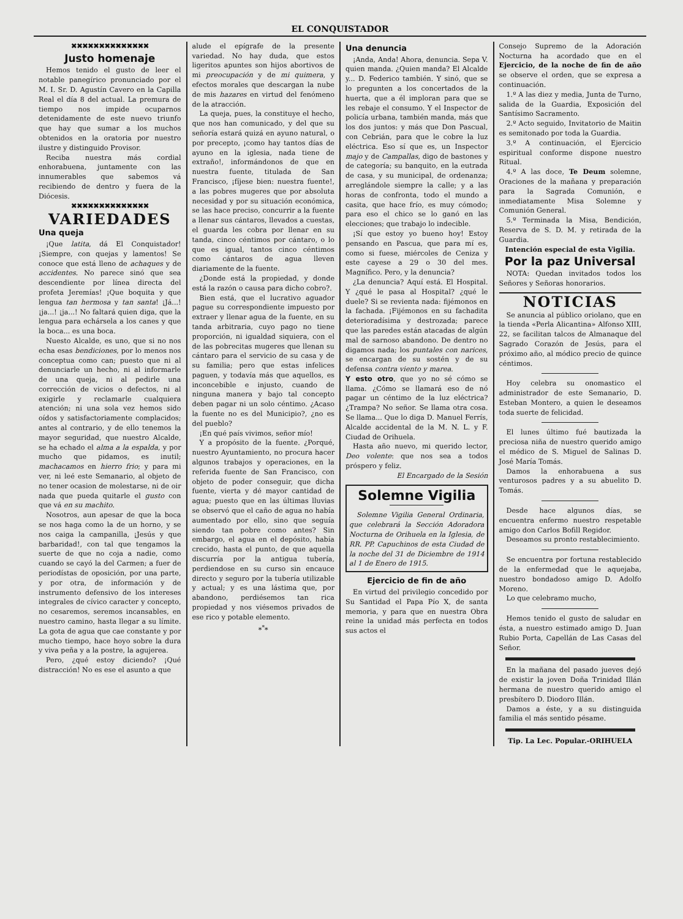EL CONQUISTADOR
✖✖✖✖✖✖✖✖✖✖✖✖✖✖
Justo homenaje
Hemos tenido el gusto de leer el notable panegírico pronunciado por el M. I. Sr. D. Agustín Cavero en la Capilla Real el día 8 del actual. La premura de tiempo nos impide ocuparnos detenidamente de este nuevo triunfo que hay que sumar a los muchos obtenidos en la oratoria por nuestro ilustre y distinguido Provisor.
Reciba nuestra más cordial enhorabuena, juntamente con las innumerables que sabemos vá recibiendo de dentro y fuera de la Diócesis.
✖✖✖✖✖✖✖✖✖✖✖✖✖✖
VARIEDADES
Una queja
¡Que latita, dá El Conquistador! ¡Siempre, con quejas y lamentos! Se conoce que está lleno de achaques y de accidentes. No parece sinó que sea descendiente por línea directa del profeta Jeremías! ¡Que boquita y que lengua tan hermosa y tan santa! ¡Já...! ¡ja...! ¡ja...! No faltará quien diga, que la lengua para echársela a los canes y que la boca... es una boca.
Nuesto Alcalde, es uno, que si no nos echa esas bendiciones, por lo menos nos conceptua como can; puesto que ni al denunciarle un hecho, ni al informarle de una queja, ni al pedirle una corrección de vicios o defectos, ni al exigirle y reclamarle cualquiera atención; ni una sola vez hemos sido oídos y satisfactoriamente complacidos; antes al contrario, y de ello tenemos la mayor seguridad, que nuestro Alcalde, se ha echado el alma a la espalda, y por mucho que pidamos, es inutil; machacamos en hierro frio; y para mi ver, ni leé este Semanario, al objeto de no tener ocasion de molestarse, ni de oir nada que pueda quitarle el gusto con que vá en su machito.
Nosotros, aun apesar de que la boca se nos haga como la de un horno, y se nos caiga la campanilla, ¡Jesús y que barbaridad!, con tal que tengamos la suerte de que no coja a nadie, como cuando se cayó la del Carmen; a fuer de periodístas de oposición, por una parte, y por otra, de información y de instrumento defensivo de los intereses integrales de cívico caracter y concepto, no cesaremos, seremos incansables, en nuestro camino, hasta llegar a su límite. La gota de agua que cae constante y por mucho tiempo, hace hoyo sobre la dura y viva peña y a la postre, la agujerea.
Pero, ¿qué estoy diciendo? ¡Qué distracción! No es ese el asunto a que
alude el epígrafe de la presente variedad. No hay duda, que estos ligeritos apuntes son hijos abortivos de mi preocupación y de mi quimera, y efectos morales que descargan la nube de mis hazares en virtud del fenómeno de la atracción.
La queja, pues, la constituye el hecho, que nos han comunicado, y del que su señoría estará quizá en ayuno natural, o por precepto, ¡como hay tantos días de ayuno en la iglesia, nada tiene de extraño!, informándonos de que en nuestra fuente, titulada de San Francisco, ¡fíjese bien: nuestra fuente!, a las pobres mugeres que por absoluta necesidad y por su situación económica, se las hace preciso, concurrir a la fuente a llenar sus cántaros, llevados a cuestas, el guarda les cobra por llenar en su tanda, cinco céntimos por cántaro, o lo que es igual, tantos cinco céntimos como cántaros de agua lleven diariamente de la fuente.
¿Donde está la propiedad, y donde está la razón o causa para dicho cobro?.
Bien está, que el lucrativo aguador pague su correspondiente impuesto por extraer y llenar agua de la fuente, en su tanda arbitraria, cuyo pago no tiene proporción, ni igualdad siquiera, con el de las pobrecitas mugeres que llenan su cántaro para el servicio de su casa y de su familia; pero que estas infelices paguen, y todavía más que aquellos, es inconcebible e injusto, cuando de ninguna manera y bajo tal concepto deben pagar ni un solo céntimo. ¿Acaso la fuente no es del Municipio?, ¿no es del pueblo?
¡En qué país vivimos, señor mío!
Y a propósito de la fuente. ¿Porqué, nuestro Ayuntamiento, no procura hacer algunos trabajos y operaciones, en la referida fuente de San Francisco, con objeto de poder conseguir, que dicha fuente, vierta y dé mayor cantidad de agua; puesto que en las últimas lluvias se observó que el caño de agua no había aumentado por ello, sino que seguía siendo tan pobre como antes? Sin embargo, el agua en el depósito, había crecido, hasta el punto, de que aquella discurría por la antigua tubería, perdiendose en su curso sin encauce directo y seguro por la tubería utilizable y actual; y es una lástima que, por abandono, perdiésemos tan rica propiedad y nos viésemos privados de ese rico y potable elemento.
*<sup>*</sup>*
Una denuncia
¡Anda, Anda! Ahora, denuncia. Sepa V. quien manda. ¿Quien manda? El Alcalde y... D. Federico también. Y sinó, que se lo pregunten a los concertados de la huerta, que a él imploran para que se les rebaje el consumo. Y el Inspector de policía urbana, también manda, más que los dos juntos: y más que Don Pascual, con Cebrián, para que le cobre la luz eléctrica. Eso sí que es, un Inspector majo y de Campallas, digo de bastones y de categoría; su banquito, en la eutrada de casa, y su municipal, de ordenanza; arreglándole siempre la calle; y a las horas de confronta, todo el mundo a casita, que hace frío, es muy cómodo; para eso el chico se lo ganó en las elecciones; que trabajo lo indecible.
¡Sí que estoy yo bueno hoy! Estoy pensando en Pascua, que para mí es, como si fuese, miércoles de Ceniza y este cayese a 29 o 30 del mes. Magnífico. Pero, y la denuncia?
¿La denuncia? Aquí está. El Hospital. Y ¿qué le pasa al Hospital? ¿qué le duele? Si se revienta nada: fijémonos en la fachada. ¡Fijémonos en su fachadita deterioradísima y destrozada; parece que las paredes están atacadas de algún mal de sarnoso abandono. De dentro no digamos nada; los puntales con narices, se encargan de su sostén y de su defensa contra viento y marea.
Y esto otro, que yo no sé cómo se llama. ¿Cómo se llamará eso de nó pagar un céntimo de la luz eléctrica? ¿Trampa? No señor. Se llama otra cosa. Se llama... Que lo diga D. Manuel Ferrís, Alcalde accidental de la M. N. L. y F. Ciudad de Orihuela.
Hasta año nuevo, mi querido lector, Deo volente: que nos sea a todos próspero y feliz.
El Encargado de la Sesión
Solemne Vigilia
Solemne Vigilia General Ordinaria, que celebrará la Sección Adoradora Nocturna de Orihuela en la Iglesia, de RR. PP. Capuchinos de esta Ciudad de la noche del 31 de Diciembre de 1914 al 1 de Enero de 1915.
Ejercicio de fin de año
En virtud del privilegio concedido por Su Santidad el Papa Pío X, de santa memoria, y para que en nuestra Obra reine la unidad más perfecta en todos sus actos el
Consejo Supremo de la Adoración Nocturna ha acordado que en el Ejercicio, de la noche de fin de año se observe el orden, que se expresa a continuación.
1.º A las diez y media, Junta de Turno, salida de la Guardia, Exposición del Santísimo Sacramento.
2.º Acto seguido, Invitatorio de Maitin es semitonado por toda la Guardia.
3.º A continuación, el Ejercicio espiritual conforme dispone nuestro Ritual.
4.º A las doce, Te Deum solemne, Oraciones de la mañana y preparación para la Sagrada Comunión, e inmediatamente Misa Solemne y Comunión General.
5.º Terminada la Misa, Bendición, Reserva de S. D. M. y retirada de la Guardia.
Intención especial de esta Vigilia.
Por la paz Universal
NOTA: Quedan invitados todos los Señores y Señoras honorarios.
NOTICIAS
Se anuncia al público oriolano, que en la tienda «Perla Alicantina» Alfonso XIII, 22, se facilitan talcos de Almanaque del Sagrado Corazón de Jesús, para el próximo año, al módico precio de quince céntimos.
Hoy celebra su onomastico el administrador de este Semanario, D. Esteban Montero, a quien le deseamos toda suerte de felicidad.
El lunes último fué bautizada la preciosa niña de nuestro querido amigo el médico de S. Miguel de Salinas D. José María Tomás.
Damos la enhorabuena a sus venturosos padres y a su abuelito D. Tomás.
Desde hace algunos días, se encuentra enfermo nuestro respetable amigo don Carlos Bofill Regidor.
Deseamos su pronto restablecimiento.
Se encuentra por fortuna restablecido de la enfermedad que le aquejaba, nuestro bondadoso amigo D. Adolfo Moreno.
Lo que celebramo mucho,
Hemos tenido el gusto de saludar en ésta, a nuestro estimado amigo D. Juan Rubio Porta, Capellán de Las Casas del Señor.
En la mañana del pasado jueves dejó de existir la joven Doña Trinidad Illán hermana de nuestro querido amigo el presbítero D. Diodoro Illán.
Damos a éste, y a su distinguida familia el más sentido pésame.
Tip. La Lec. Popular.-ORIHUELA